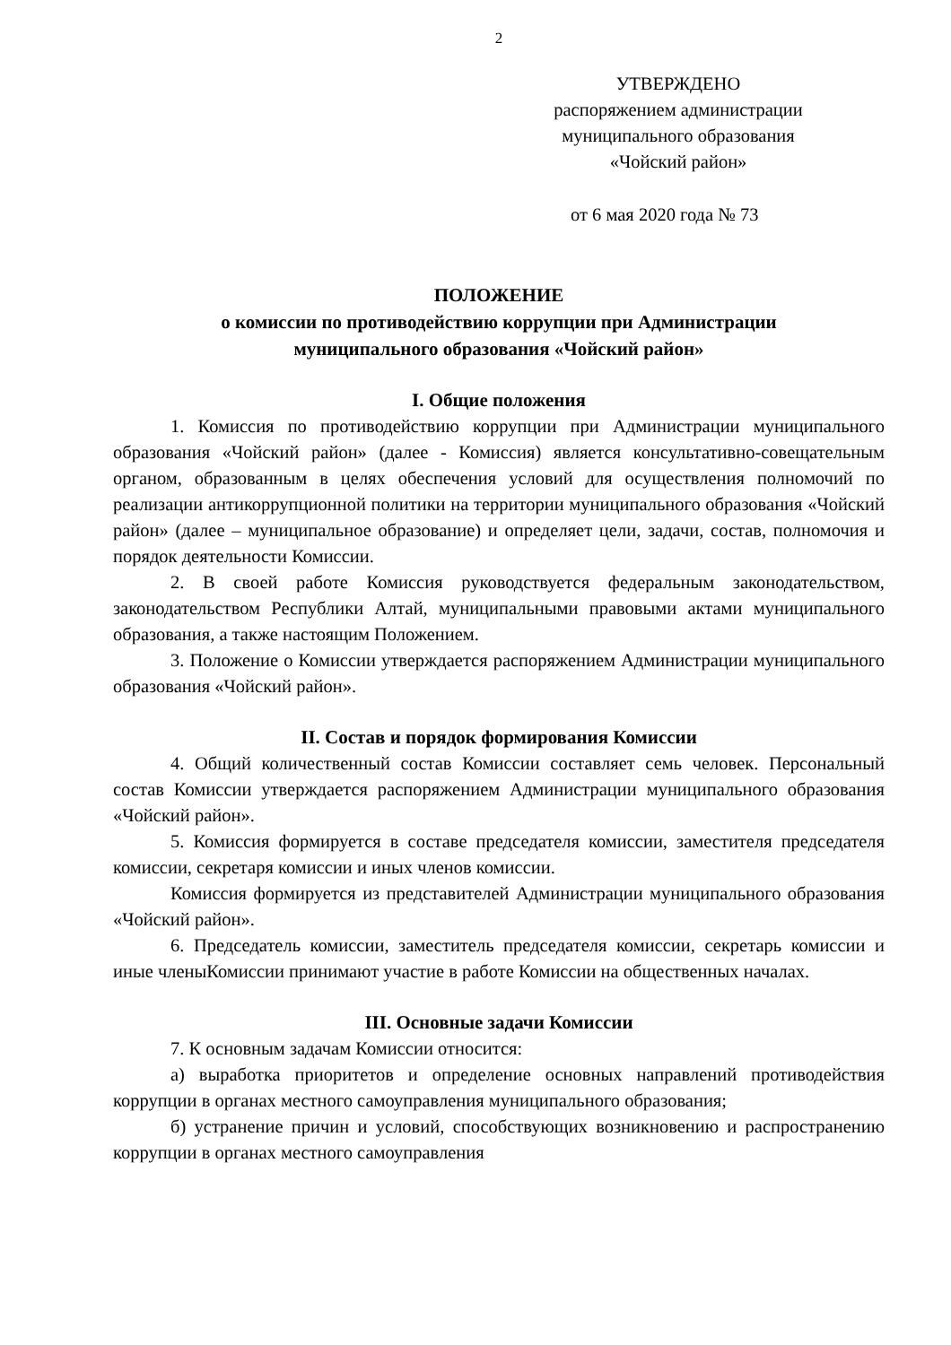2
УТВЕРЖДЕНО
распоряжением администрации
муниципального образования
«Чойский район»
от 6 мая 2020 года № 73
ПОЛОЖЕНИЕ
о комиссии по противодействию коррупции при Администрации
муниципального образования «Чойский район»
I. Общие положения
1. Комиссия по противодействию коррупции при Администрации муниципального образования «Чойский район» (далее - Комиссия) является консультативно-совещательным органом, образованным в целях обеспечения условий для осуществления полномочий по реализации антикоррупционной политики на территории муниципального образования «Чойский район» (далее – муниципальное образование) и определяет цели, задачи, состав, полномочия и порядок деятельности Комиссии.
2. В своей работе Комиссия руководствуется федеральным законодательством, законодательством Республики Алтай, муниципальными правовыми актами муниципального образования, а также настоящим Положением.
3. Положение о Комиссии утверждается распоряжением Администрации муниципального образования «Чойский район».
II. Состав и порядок формирования Комиссии
4. Общий количественный состав Комиссии составляет семь человек. Персональный состав Комиссии утверждается распоряжением Администрации муниципального образования «Чойский район».
5. Комиссия формируется в составе председателя комиссии, заместителя председателя комиссии, секретаря комиссии и иных членов комиссии.
Комиссия формируется из представителей Администрации муниципального образования «Чойский район».
6. Председатель комиссии, заместитель председателя комиссии, секретарь комиссии и иные членыКомиссии принимают участие в работе Комиссии на общественных началах.
III. Основные задачи Комиссии
7. К основным задачам Комиссии относится:
а) выработка приоритетов и определение основных направлений противодействия коррупции в органах местного самоуправления муниципального образования;
б) устранение причин и условий, способствующих возникновению и распространению коррупции в органах местного самоуправления